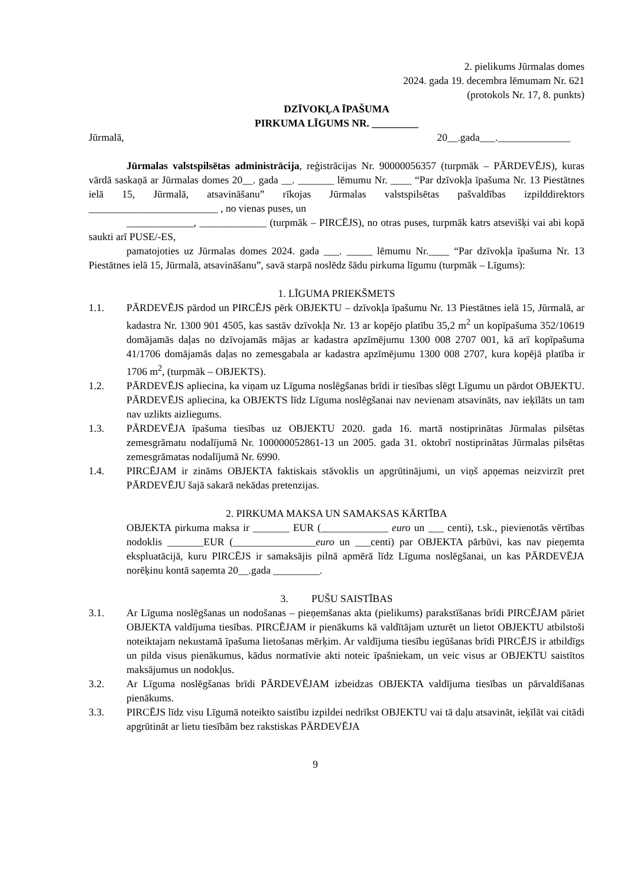2. pielikums Jūrmalas domes
2024. gada 19. decembra lēmumam Nr. 621
(protokols Nr. 17, 8. punkts)
DZĪVOKĻA ĪPAŠUMA
PIRKUMA LĪGUMS NR. _________
Jūrmalā, 20__.gada___.______________
Jūrmalas valstspilsētas administrācija, reģistrācijas Nr. 90000056357 (turpmāk – PĀRDEVĒJS), kuras vārdā saskaņā ar Jūrmalas domes 20__. gada __. _______ lēmumu Nr. ____ “Par dzīvokļa īpašuma Nr. 13 Piestātnes ielā 15, Jūrmalā, atsavināšanu” rīkojas Jūrmalas valstspilsētas pašvaldības izpilddirektors _________________________ , no vienas puses, un
_____________, _____________ (turpmāk – PIRCĒJS), no otras puses, turpmāk katrs atsevišķi vai abi kopā saukti arī PUSE/-ES,
pamatojoties uz Jūrmalas domes 2024. gada ___. _____ lēmumu Nr.____ “Par dzīvokļa īpašuma Nr. 13 Piestātnes ielā 15, Jūrmalā, atsavināšanu”, savā starpā noslēdz šādu pirkuma līgumu (turpmāk – Līgums):
1. LĪGUMA PRIEKŠMETS
1.1. PĀRDEVĒJS pārdod un PIRCĒJS pērk OBJEKTU – dzīvokļa īpašumu Nr. 13 Piestātnes ielā 15, Jūrmalā, ar kadastra Nr. 1300 901 4505, kas sastāv dzīvokļa Nr. 13 ar kopējo platību 35,2 m<sup>2</sup> un kopīpašuma 352/10619 domājamās daļas no dzīvojamās mājas ar kadastra apzīmējumu 1300 008 2707 001, kā arī kopīpašuma 41/1706 domājamās daļas no zemesgabala ar kadastra apzīmējumu 1300 008 2707, kura kopējā platība ir 1706 m<sup>2</sup>, (turpmāk – OBJEKTS).
1.2. PĀRDEVĒJS apliecina, ka viņam uz Līguma noslēgšanas brīdi ir tiesības slēgt Līgumu un pārdot OBJEKTU. PĀRDEVĒJS apliecina, ka OBJEKTS līdz Līguma noslēgšanai nav nevienam atsavināts, nav ieķīlāts un tam nav uzlikts aizliegums.
1.3. PĀRDEVĒJA īpašuma tiesības uz OBJEKTU 2020. gada 16. martā nostiprinātas Jūrmalas pilsētas zemesgrāmatu nodalījumā Nr. 100000052861-13 un 2005. gada 31. oktobrī nostiprinātas Jūrmalas pilsētas zemesgrāmatas nodalījumā Nr. 6990.
1.4. PIRCĒJAM ir zināms OBJEKTA faktiskais stāvoklis un apgrūtinājumi, un viņš apņemas neizvirzīt pret PĀRDEVĒJU šajā sakarā nekādas pretenzijas.
2. PIRKUMA MAKSA UN SAMAKSAS KĀRTĪBA
OBJEKTA pirkuma maksa ir _______ EUR (_____________ euro un ___ centi), t.sk., pievienotās vērtības nodoklis _______EUR (________________euro un ___centi) par OBJEKTA pārbūvi, kas nav pieņemta ekspluatācijā, kuru PIRCĒJS ir samaksājis pilnā apmērā līdz Līguma noslēgšanai, un kas PĀRDEVĒJA norēķinu kontā saņemta 20__.gada _________.
3. PUŠU SAISTĪBAS
3.1. Ar Līguma noslēgšanas un nodošanas – pieņemšanas akta (pielikums) parakstīšanas brīdi PIRCĒJAM pāriet OBJEKTA valdījuma tiesības. PIRCĒJAM ir pienākums kā valdītājam uzturēt un lietot OBJEKTU atbilstoši noteiktajam nekustamā īpašuma lietošanas mērķim. Ar valdījuma tiesību iegūšanas brīdi PIRCĒJS ir atbildīgs un pilda visus pienākumus, kādus normatīvie akti noteic īpašniekam, un veic visus ar OBJEKTU saistītos maksājumus un nodokļus.
3.2. Ar Līguma noslēgšanas brīdi PĀRDEVĒJAM izbeidzas OBJEKTA valdījuma tiesības un pārvaldīšanas pienākums.
3.3. PIRCĒJS līdz visu Līgumā noteikto saistību izpildei nedrīkst OBJEKTU vai tā daļu atsavināt, ieķīlāt vai citādi apgrūtināt ar lietu tiesībām bez rakstiskas PĀRDEVĒJA
9